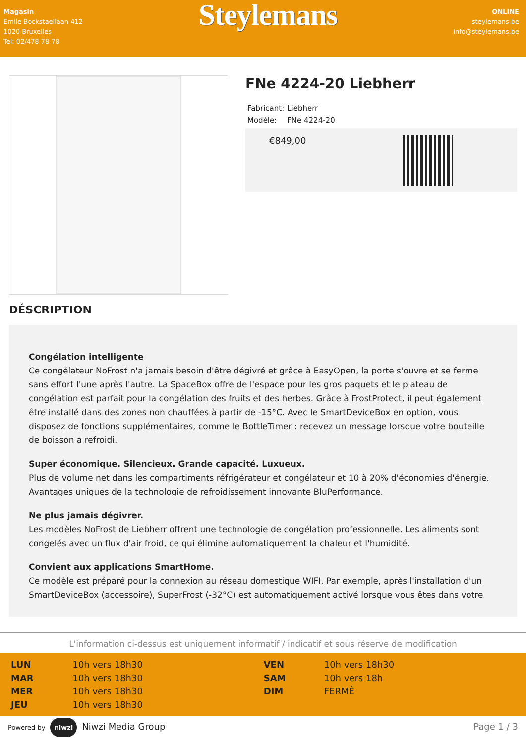Magasin
Emile Bockstaellaan 412
1020 Bruxelles
Tel: 02/478 78 78
Steylemans
ONLINE
steylemans.be
info@steylemans.be
FNe 4224-20 Liebherr
| Fabricant: | Liebherr |
| Modèle: | FNe 4224-20 |
€849,00
DÉSCRIPTION
Congélation intelligente
Ce congélateur NoFrost n'a jamais besoin d'être dégivré et grâce à EasyOpen, la porte s'ouvre et se ferme sans effort l'une après l'autre. La SpaceBox offre de l'espace pour les gros paquets et le plateau de congélation est parfait pour la congélation des fruits et des herbes. Grâce à FrostProtect, il peut également être installé dans des zones non chauffées à partir de -15°C. Avec le SmartDeviceBox en option, vous disposez de fonctions supplémentaires, comme le BottleTimer : recevez un message lorsque votre bouteille de boisson a refroidi.
Super économique. Silencieux. Grande capacité. Luxueux.
Plus de volume net dans les compartiments réfrigérateur et congélateur et 10 à 20% d'économies d'énergie. Avantages uniques de la technologie de refroidissement innovante BluPerformance.
Ne plus jamais dégivrer.
Les modèles NoFrost de Liebherr offrent une technologie de congélation professionnelle. Les aliments sont congelés avec un flux d'air froid, ce qui élimine automatiquement la chaleur et l'humidité.
Convient aux applications SmartHome.
Ce modèle est préparé pour la connexion au réseau domestique WIFI. Par exemple, après l'installation d'un SmartDeviceBox (accessoire), SuperFrost (-32°C) est automatiquement activé lorsque vous êtes dans votre
L'information ci-dessus est uniquement informatif / indicatif et sous réserve de modification
| LUN | 10h vers 18h30 | VEN | 10h vers 18h30 |
| MAR | 10h vers 18h30 | SAM | 10h vers 18h |
| MER | 10h vers 18h30 | DIM | FERMÉ |
| JEU | 10h vers 18h30 | | |
Powered by niwzi Niwzi Media Group
Page 1 / 3